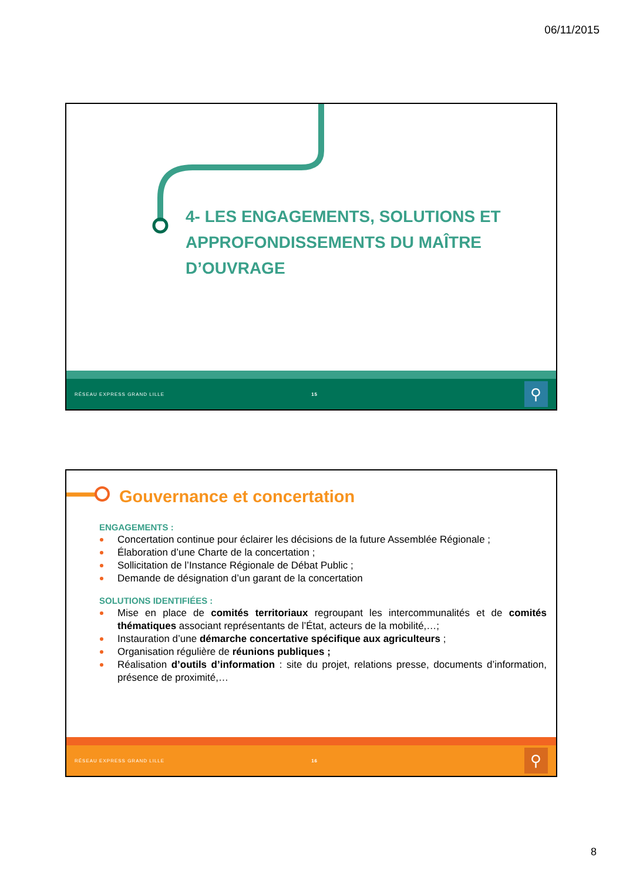06/11/2015
4- LES ENGAGEMENTS, SOLUTIONS ET APPROFONDISSEMENTS DU MAÎTRE D’OUVRAGE
RÉSEAU EXPRESS GRAND LILLE 15
⚲
Gouvernance et concertation
ENGAGEMENTS :
Concertation continue pour éclairer les décisions de la future Assemblée Régionale ;
Élaboration d’une Charte de la concertation ;
Sollicitation de l’Instance Régionale de Débat Public ;
Demande de désignation d’un garant de la concertation
SOLUTIONS IDENTIFIÉES :
Mise en place de comités territoriaux regroupant les intercommunalités et de comités thématiques associant représentants de l’État, acteurs de la mobilité,…;
Instauration d’une démarche concertative spécifique aux agriculteurs ;
Organisation régulière de réunions publiques ;
Réalisation d’outils d’information : site du projet, relations presse, documents d’information, présence de proximité,…
RÉSEAU EXPRESS GRAND LILLE 16
⚲
8